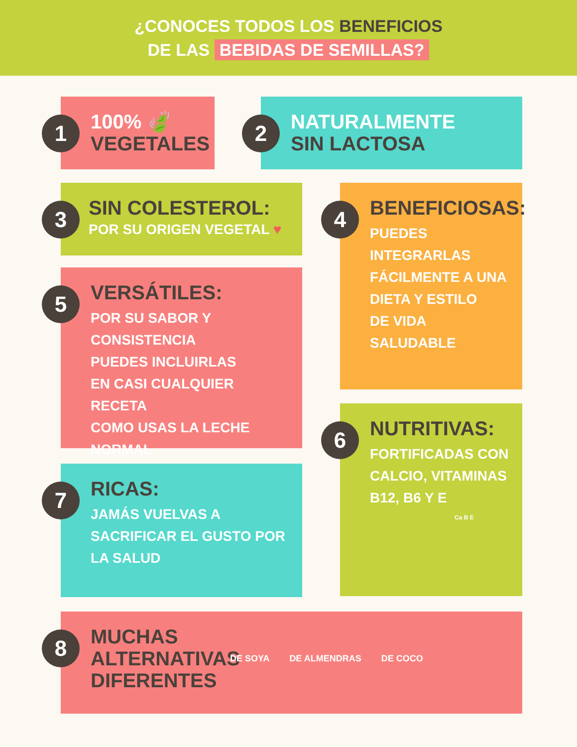¿CONOCES TODOS LOS BENEFICIOS
DE LAS BEBIDAS DE SEMILLAS?
1
100% 🍃
VEGETALES
2
NATURALMENTE
SIN LACTOSA
3
SIN COLESTEROL:
POR SU ORIGEN VEGETAL ♥
4
BENEFICIOSAS:
PUEDES
INTEGRARLAS
FÁCILMENTE A UNA
DIETA Y ESTILO
DE VIDA
SALUDABLE
5
VERSÁTILES:
POR SU SABOR Y
CONSISTENCIA
PUEDES INCLUIRLAS
EN CASI CUALQUIER RECETA
COMO USAS LA LECHE NORMAL
6
NUTRITIVAS:
FORTIFICADAS CON
CALCIO, VITAMINAS
B12, B6 Y E
Ca B E
7
RICAS:
JAMÁS VUELVAS A
SACRIFICAR EL GUSTO POR
LA SALUD
8
MUCHAS ALTERNATIVAS DIFERENTES
DE SOYA DE ALMENDRAS DE COCO